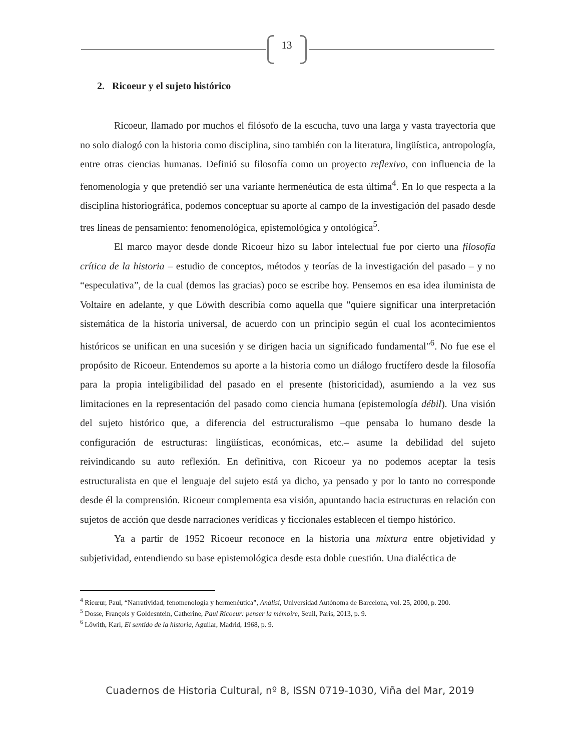13
2. Ricoeur y el sujeto histórico
Ricoeur, llamado por muchos el filósofo de la escucha, tuvo una larga y vasta trayectoria que no solo dialogó con la historia como disciplina, sino también con la literatura, lingüística, antropología, entre otras ciencias humanas. Definió su filosofía como un proyecto reflexivo, con influencia de la fenomenología y que pretendió ser una variante hermenéutica de esta última<sup>4</sup>. En lo que respecta a la disciplina historiográfica, podemos conceptuar su aporte al campo de la investigación del pasado desde tres líneas de pensamiento: fenomenológica, epistemológica y ontológica<sup>5</sup>.
El marco mayor desde donde Ricoeur hizo su labor intelectual fue por cierto una filosofía crítica de la historia – estudio de conceptos, métodos y teorías de la investigación del pasado – y no “especulativa”, de la cual (demos las gracias) poco se escribe hoy. Pensemos en esa idea iluminista de Voltaire en adelante, y que Löwith describía como aquella que "quiere significar una interpretación sistemática de la historia universal, de acuerdo con un principio según el cual los acontecimientos históricos se unifican en una sucesión y se dirigen hacia un significado fundamental"<sup>6</sup>. No fue ese el propósito de Ricoeur. Entendemos su aporte a la historia como un diálogo fructífero desde la filosofía para la propia inteligibilidad del pasado en el presente (historicidad), asumiendo a la vez sus limitaciones en la representación del pasado como ciencia humana (epistemología débil). Una visión del sujeto histórico que, a diferencia del estructuralismo –que pensaba lo humano desde la configuración de estructuras: lingüísticas, económicas, etc.– asume la debilidad del sujeto reivindicando su auto reflexión. En definitiva, con Ricoeur ya no podemos aceptar la tesis estructuralista en que el lenguaje del sujeto está ya dicho, ya pensado y por lo tanto no corresponde desde él la comprensión. Ricoeur complementa esa visión, apuntando hacia estructuras en relación con sujetos de acción que desde narraciones verídicas y ficcionales establecen el tiempo histórico.
Ya a partir de 1952 Ricoeur reconoce en la historia una mixtura entre objetividad y subjetividad, entendiendo su base epistemológica desde esta doble cuestión. Una dialéctica de
<sup>4</sup> Ricœur, Paul, “Narratividad, fenomenología y hermenéutica”, Anàlisi, Universidad Autónoma de Barcelona, vol. 25, 2000, p. 200.
<sup>5</sup> Dosse, François y Goldesntein, Catherine, Paul Ricoeur: penser la mémoire, Seuil, Paris, 2013, p. 9.
<sup>6</sup> Löwith, Karl, El sentido de la historia, Aguilar, Madrid, 1968, p. 9.
Cuadernos de Historia Cultural, nº 8, ISSN 0719-1030, Viña del Mar, 2019